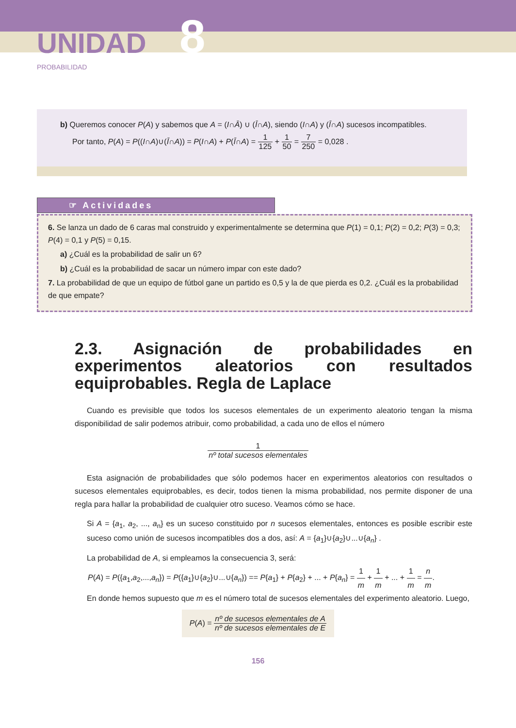UNIDAD 8
PROBABILIDAD
b) Queremos conocer P(A) y sabemos que A = (I∩Ā) ∪ (Ī∩A), siendo (I∩A) y (Ī∩A) sucesos incompatibles.
Por tanto, P(A) = P((I∩A)∪(Ī∩A)) = P(I∩A) + P(Ī∩A) = 1 125 + 1 50 = 7 250 = 0,028 .
☞ Actividades
6. Se lanza un dado de 6 caras mal construido y experimentalmente se determina que P(1) = 0,1; P(2) = 0,2; P(3) = 0,3; P(4) = 0,1 y P(5) = 0,15.
a) ¿Cuál es la probabilidad de salir un 6?
b) ¿Cuál es la probabilidad de sacar un número impar con este dado?
7. La probabilidad de que un equipo de fútbol gane un partido es 0,5 y la de que pierda es 0,2. ¿Cuál es la probabilidad de que empate?
2.3. Asignación de probabilidades en experimentos aleatorios con resultados equiprobables. Regla de Laplace
Cuando es previsible que todos los sucesos elementales de un experimento aleatorio tengan la misma disponibilidad de salir podemos atribuir, como probabilidad, a cada uno de ellos el número
1 nº total sucesos elementales
Esta asignación de probabilidades que sólo podemos hacer en experimentos aleatorios con resultados o sucesos elementales equiprobables, es decir, todos tienen la misma probabilidad, nos permite disponer de una regla para hallar la probabilidad de cualquier otro suceso. Veamos cómo se hace.
Si A = {a<sub>1</sub>, a<sub>2</sub>, ..., a<sub>n</sub>} es un suceso constituido por n sucesos elementales, entonces es posible escribir este suceso como unión de sucesos incompatibles dos a dos, así: A = {a<sub>1</sub>}∪{a<sub>2</sub>}∪...∪{a<sub>n</sub>} .
La probabilidad de A, si empleamos la consecuencia 3, será:
P(A) = P({a<sub>1</sub>,a<sub>2</sub>,...,a<sub>n</sub>}) = P({a<sub>1</sub>}∪{a<sub>2</sub>}∪...∪{a<sub>n</sub>}) == P{a<sub>1</sub>} + P{a<sub>2</sub>} + ... + P{a<sub>n</sub>} = 1 m + 1 m + ... + 1 m = n m.
En donde hemos supuesto que m es el número total de sucesos elementales del experimento aleatorio. Luego,
P(A) = nº de sucesos elementales de A nº de sucesos elementales de E
156